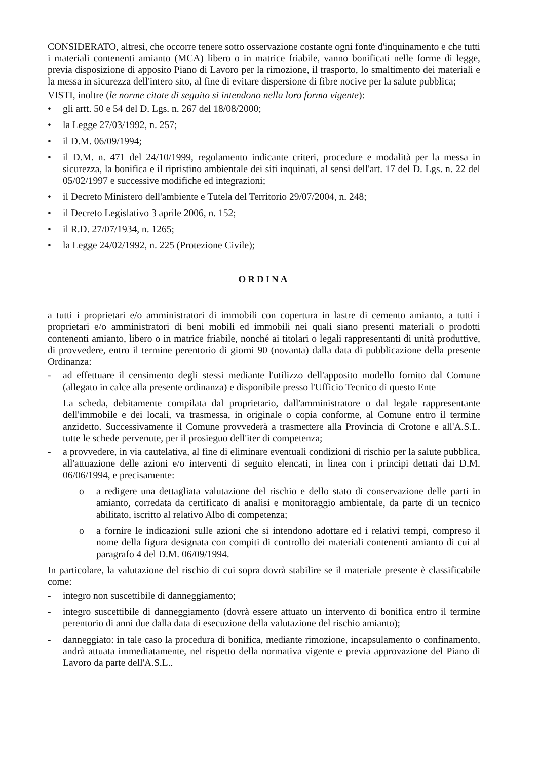CONSIDERATO, altresì, che occorre tenere sotto osservazione costante ogni fonte d'inquinamento e che tutti i materiali contenenti amianto (MCA) libero o in matrice friabile, vanno bonificati nelle forme di legge, previa disposizione di apposito Piano di Lavoro per la rimozione, il trasporto, lo smaltimento dei materiali e la messa in sicurezza dell'intero sito, al fine di evitare dispersione di fibre nocive per la salute pubblica;
VISTI, inoltre (le norme citate di seguito si intendono nella loro forma vigente):
• gli artt. 50 e 54 del D. Lgs. n. 267 del 18/08/2000;
• la Legge 27/03/1992, n. 257;
• il D.M. 06/09/1994;
• il D.M. n. 471 del 24/10/1999, regolamento indicante criteri, procedure e modalità per la messa in sicurezza, la bonifica e il ripristino ambientale dei siti inquinati, al sensi dell'art. 17 del D. Lgs. n. 22 del 05/02/1997 e successive modifiche ed integrazioni;
• il Decreto Ministero dell'ambiente e Tutela del Territorio 29/07/2004, n. 248;
• il Decreto Legislativo 3 aprile 2006, n. 152;
• il R.D. 27/07/1934, n. 1265;
• la Legge 24/02/1992, n. 225 (Protezione Civile);
ORDINA
a tutti i proprietari e/o amministratori di immobili con copertura in lastre di cemento amianto, a tutti i proprietari e/o amministratori di beni mobili ed immobili nei quali siano presenti materiali o prodotti contenenti amianto, libero o in matrice friabile, nonché ai titolari o legali rappresentanti di unità produttive, di provvedere, entro il termine perentorio di giorni 90 (novanta) dalla data di pubblicazione della presente Ordinanza:
- ad effettuare il censimento degli stessi mediante l'utilizzo dell'apposito modello fornito dal Comune (allegato in calce alla presente ordinanza) e disponibile presso l'Ufficio Tecnico di questo Ente
La scheda, debitamente compilata dal proprietario, dall'amministratore o dal legale rappresentante dell'immobile e dei locali, va trasmessa, in originale o copia conforme, al Comune entro il termine anzidetto. Successivamente il Comune provvederà a trasmettere alla Provincia di Crotone e all'A.S.L. tutte le schede pervenute, per il prosieguo dell'iter di competenza;
- a provvedere, in via cautelativa, al fine di eliminare eventuali condizioni di rischio per la salute pubblica, all'attuazione delle azioni e/o interventi di seguito elencati, in linea con i principi dettati dai D.M. 06/06/1994, e precisamente:
o a redigere una dettagliata valutazione del rischio e dello stato di conservazione delle parti in amianto, corredata da certificato di analisi e monitoraggio ambientale, da parte di un tecnico abilitato, iscritto al relativo Albo di competenza;
o a fornire le indicazioni sulle azioni che si intendono adottare ed i relativi tempi, compreso il nome della figura designata con compiti di controllo dei materiali contenenti amianto di cui al paragrafo 4 del D.M. 06/09/1994.
In particolare, la valutazione del rischio di cui sopra dovrà stabilire se il materiale presente è classificabile come:
- integro non suscettibile di danneggiamento;
- integro suscettibile di danneggiamento (dovrà essere attuato un intervento di bonifica entro il termine perentorio di anni due dalla data di esecuzione della valutazione del rischio amianto);
- danneggiato: in tale caso la procedura di bonifica, mediante rimozione, incapsulamento o confinamento, andrà attuata immediatamente, nel rispetto della normativa vigente e previa approvazione del Piano di Lavoro da parte dell'A.S.L..